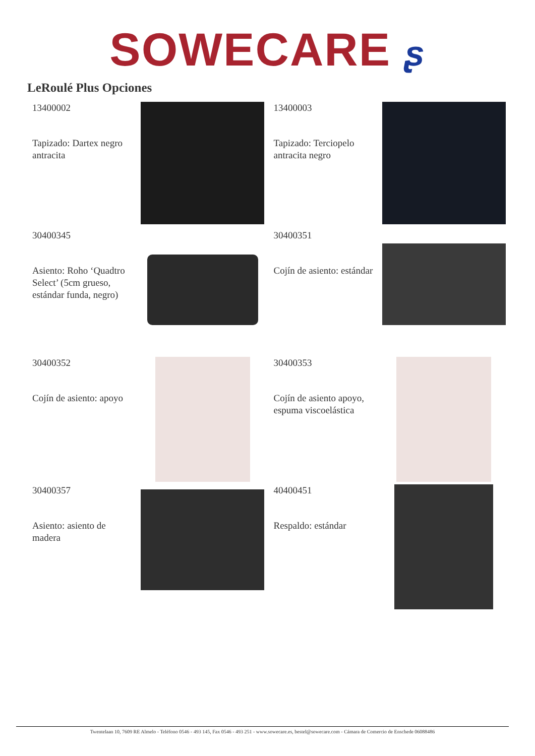SOWECARE ʂ
LeRoulé Plus Opciones
13400002
Tapizado: Dartex negro antracita
13400003
Tapizado: Terciopelo antracita negro
30400345
Asiento: Roho ‘Quadtro Select’ (5cm grueso, estándar funda, negro)
30400351
Cojín de asiento: estándar
30400352
Cojín de asiento: apoyo
30400353
Cojín de asiento apoyo, espuma viscoelástica
30400357
Asiento: asiento de madera
40400451
Respaldo: estándar
Twentelaan 10, 7609 RE Almelo - Teléfono 0546 - 493 145, Fax 0546 - 493 251 - www.sowecare.es, bestel@sowecare.com - Cámara de Comercio de Enschede 06088486